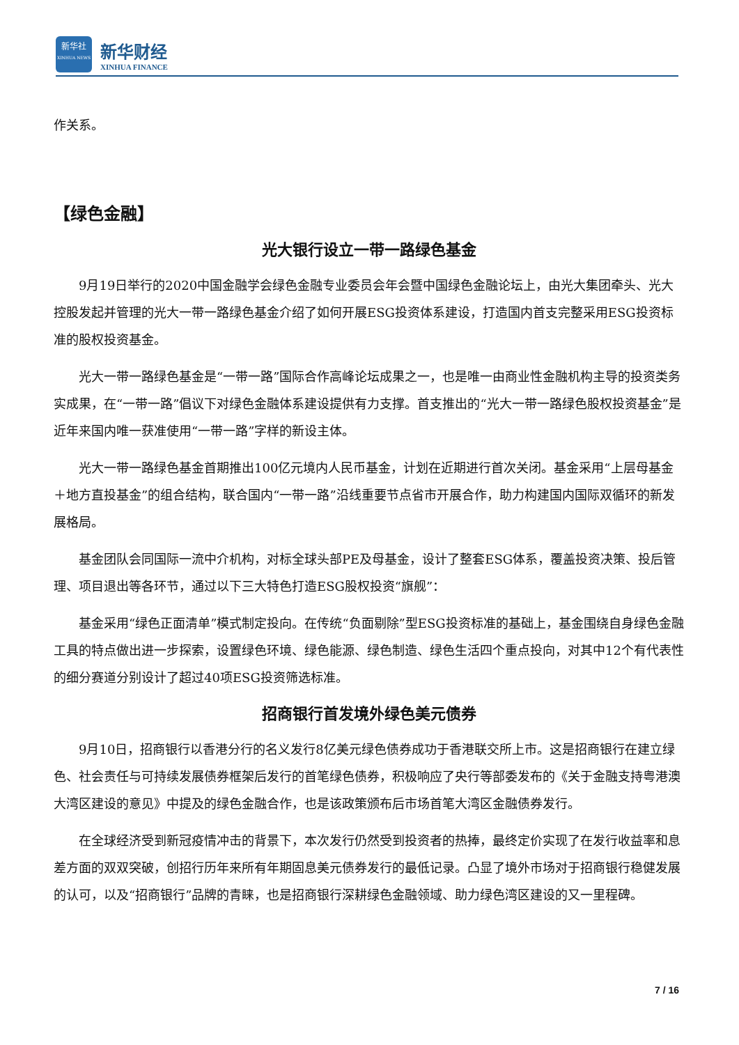新华社
XINHUA NEWS
新华财经
XINHUA FINANCE
作关系。
【绿色金融】
光大银行设立一带一路绿色基金
9月19日举行的2020中国金融学会绿色金融专业委员会年会暨中国绿色金融论坛上，由光大集团牵头、光大控股发起并管理的光大一带一路绿色基金介绍了如何开展ESG投资体系建设，打造国内首支完整采用ESG投资标准的股权投资基金。
光大一带一路绿色基金是“一带一路”国际合作高峰论坛成果之一，也是唯一由商业性金融机构主导的投资类务实成果，在“一带一路”倡议下对绿色金融体系建设提供有力支撑。首支推出的“光大一带一路绿色股权投资基金”是近年来国内唯一获准使用“一带一路”字样的新设主体。
光大一带一路绿色基金首期推出100亿元境内人民币基金，计划在近期进行首次关闭。基金采用“上层母基金＋地方直投基金”的组合结构，联合国内“一带一路”沿线重要节点省市开展合作，助力构建国内国际双循环的新发展格局。
基金团队会同国际一流中介机构，对标全球头部PE及母基金，设计了整套ESG体系，覆盖投资决策、投后管理、项目退出等各环节，通过以下三大特色打造ESG股权投资“旗舰”：
基金采用“绿色正面清单”模式制定投向。在传统“负面剔除”型ESG投资标准的基础上，基金围绕自身绿色金融工具的特点做出进一步探索，设置绿色环境、绿色能源、绿色制造、绿色生活四个重点投向，对其中12个有代表性的细分赛道分别设计了超过40项ESG投资筛选标准。
招商银行首发境外绿色美元债券
9月10日，招商银行以香港分行的名义发行8亿美元绿色债券成功于香港联交所上市。这是招商银行在建立绿色、社会责任与可持续发展债券框架后发行的首笔绿色债券，积极响应了央行等部委发布的《关于金融支持粤港澳大湾区建设的意见》中提及的绿色金融合作，也是该政策颁布后市场首笔大湾区金融债券发行。
在全球经济受到新冠疫情冲击的背景下，本次发行仍然受到投资者的热捧，最终定价实现了在发行收益率和息差方面的双双突破，创招行历年来所有年期固息美元债券发行的最低记录。凸显了境外市场对于招商银行稳健发展的认可，以及“招商银行”品牌的青睐，也是招商银行深耕绿色金融领域、助力绿色湾区建设的又一里程碑。
7 / 16